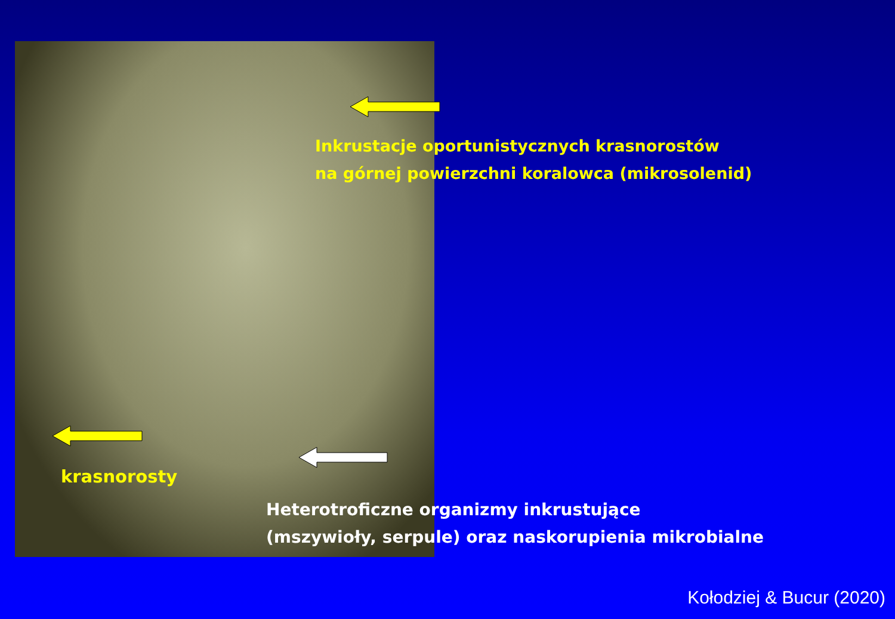Inkrustacje oportunistycznych krasnorostów
na górnej powierzchni koralowca (mikrosolenid)
krasnorosty
Heterotroficzne organizmy inkrustujące
(mszywioły, serpule) oraz naskorupienia mikrobialne
Kołodziej & Bucur (2020)